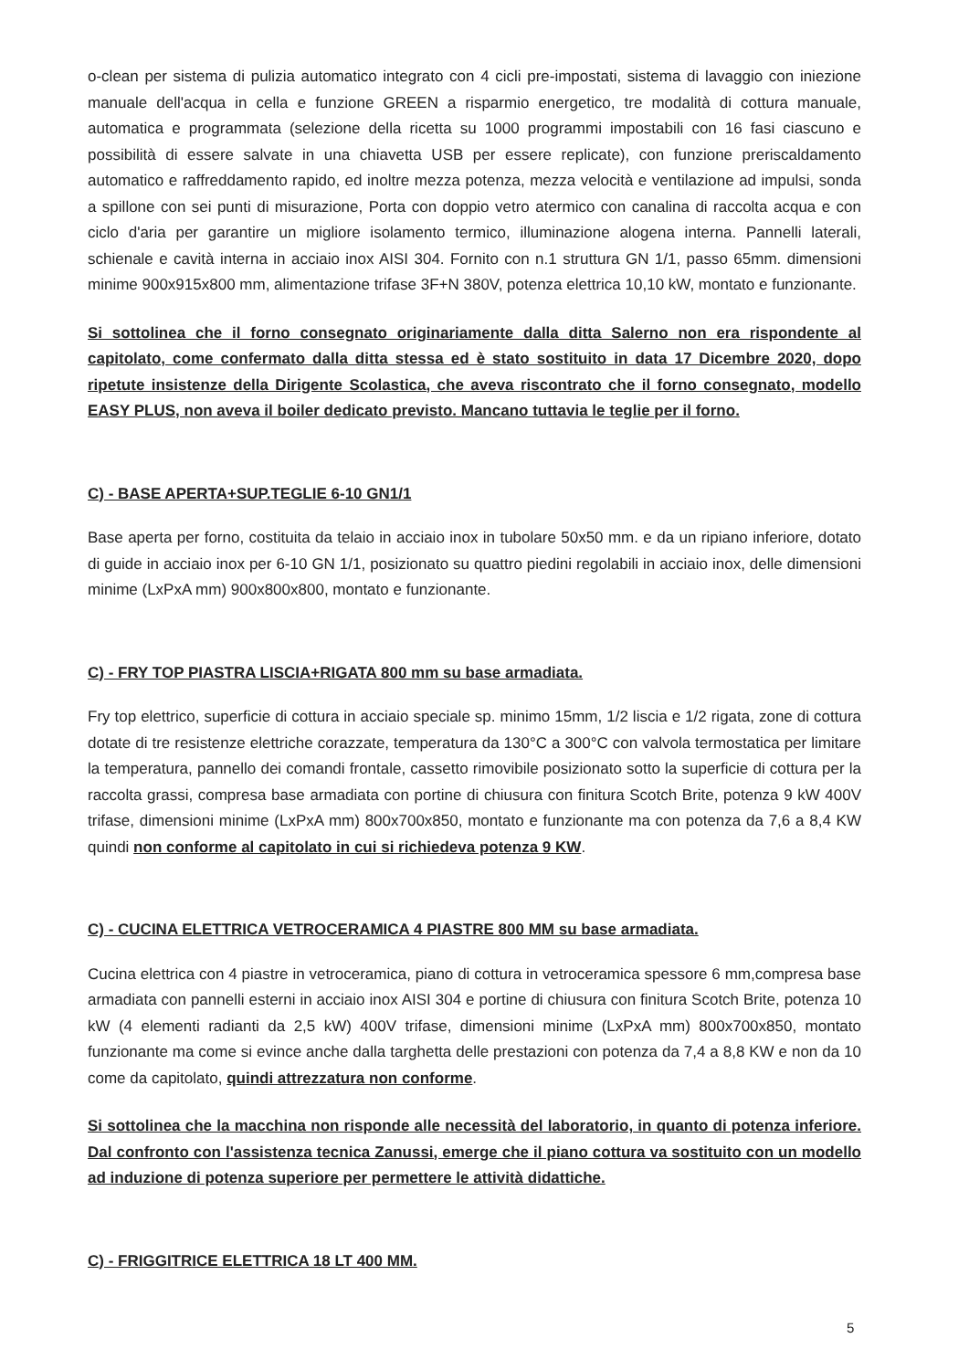o-clean per sistema di pulizia automatico integrato con 4 cicli pre-impostati, sistema di lavaggio con iniezione manuale dell'acqua in cella e funzione GREEN a risparmio energetico, tre modalità di cottura manuale, automatica e programmata (selezione della ricetta su 1000 programmi impostabili con 16 fasi ciascuno e possibilità di essere salvate in una chiavetta USB per essere replicate), con funzione preriscaldamento automatico e raffreddamento rapido, ed inoltre mezza potenza, mezza velocità e ventilazione ad impulsi, sonda a spillone con sei punti di misurazione, Porta con doppio vetro atermico con canalina di raccolta acqua e con ciclo d'aria per garantire un migliore isolamento termico, illuminazione alogena interna. Pannelli laterali, schienale e cavità interna in acciaio inox AISI 304. Fornito con n.1 struttura GN 1/1, passo 65mm. dimensioni minime 900x915x800 mm, alimentazione trifase 3F+N 380V, potenza elettrica 10,10 kW, montato e funzionante.
Si sottolinea che il forno consegnato originariamente dalla ditta Salerno non era rispondente al capitolato, come confermato dalla ditta stessa ed è stato sostituito in data 17 Dicembre 2020, dopo ripetute insistenze della Dirigente Scolastica, che aveva riscontrato che il forno consegnato, modello EASY PLUS, non aveva il boiler dedicato previsto. Mancano tuttavia le teglie per il forno.
C) - BASE APERTA+SUP.TEGLIE 6-10 GN1/1
Base aperta per forno, costituita da telaio in acciaio inox in tubolare 50x50 mm. e da un ripiano inferiore, dotato di guide in acciaio inox per 6-10 GN 1/1, posizionato su quattro piedini regolabili in acciaio inox, delle dimensioni minime (LxPxA mm) 900x800x800, montato e funzionante.
C) - FRY TOP PIASTRA LISCIA+RIGATA 800 mm su base armadiata.
Fry top elettrico, superficie di cottura in acciaio speciale sp. minimo 15mm, 1/2 liscia e 1/2 rigata, zone di cottura dotate di tre resistenze elettriche corazzate, temperatura da 130°C a 300°C con valvola termostatica per limitare la temperatura, pannello dei comandi frontale, cassetto rimovibile posizionato sotto la superficie di cottura per la raccolta grassi, compresa base armadiata con portine di chiusura con finitura Scotch Brite, potenza 9 kW 400V trifase, dimensioni minime (LxPxA mm) 800x700x850, montato e funzionante ma con potenza da 7,6 a 8,4 KW quindi non conforme al capitolato in cui si richiedeva potenza 9 KW.
C) - CUCINA ELETTRICA VETROCERAMICA 4 PIASTRE 800 MM su base armadiata.
Cucina elettrica con 4 piastre in vetroceramica, piano di cottura in vetroceramica spessore 6 mm,compresa base armadiata con pannelli esterni in acciaio inox AISI 304 e portine di chiusura con finitura Scotch Brite, potenza 10 kW (4 elementi radianti da 2,5 kW) 400V trifase, dimensioni minime (LxPxA mm) 800x700x850, montato funzionante ma come si evince anche dalla targhetta delle prestazioni con potenza da 7,4 a 8,8 KW e non da 10 come da capitolato, quindi attrezzatura non conforme.
Si sottolinea che la macchina non risponde alle necessità del laboratorio, in quanto di potenza inferiore. Dal confronto con l'assistenza tecnica Zanussi, emerge che il piano cottura va sostituito con un modello ad induzione di potenza superiore per permettere le attività didattiche.
C) - FRIGGITRICE ELETTRICA 18 LT 400 MM.
5